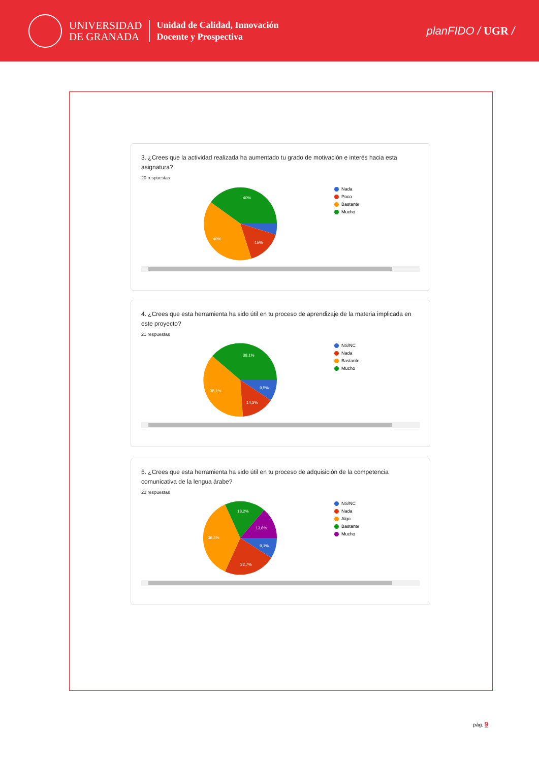UNIVERSIDAD
DE GRANADA
Unidad de Calidad, Innovación
Docente y Prospectiva
planFIDO / UGR /
3. ¿Crees que la actividad realizada ha aumentado tu grado de motivación e interés hacia esta asignatura?
20 respuestas
40%
40%
15%
Nada
Poco
Bastante
Mucho
4. ¿Crees que esta herramienta ha sido útil en tu proceso de aprendizaje de la materia implicada en este proyecto?
21 respuestas
38,1%
38,1%
14,3%
9,5%
NS/NC
Nada
Bastante
Mucho
5. ¿Crees que esta herramienta ha sido útil en tu proceso de adquisición de la competencia comunicativa de la lengua árabe?
22 respuestas
18,2%
13,6%
9,1%
22,7%
36,4%
NS/NC
Nada
Algo
Bastante
Mucho
pág. 9